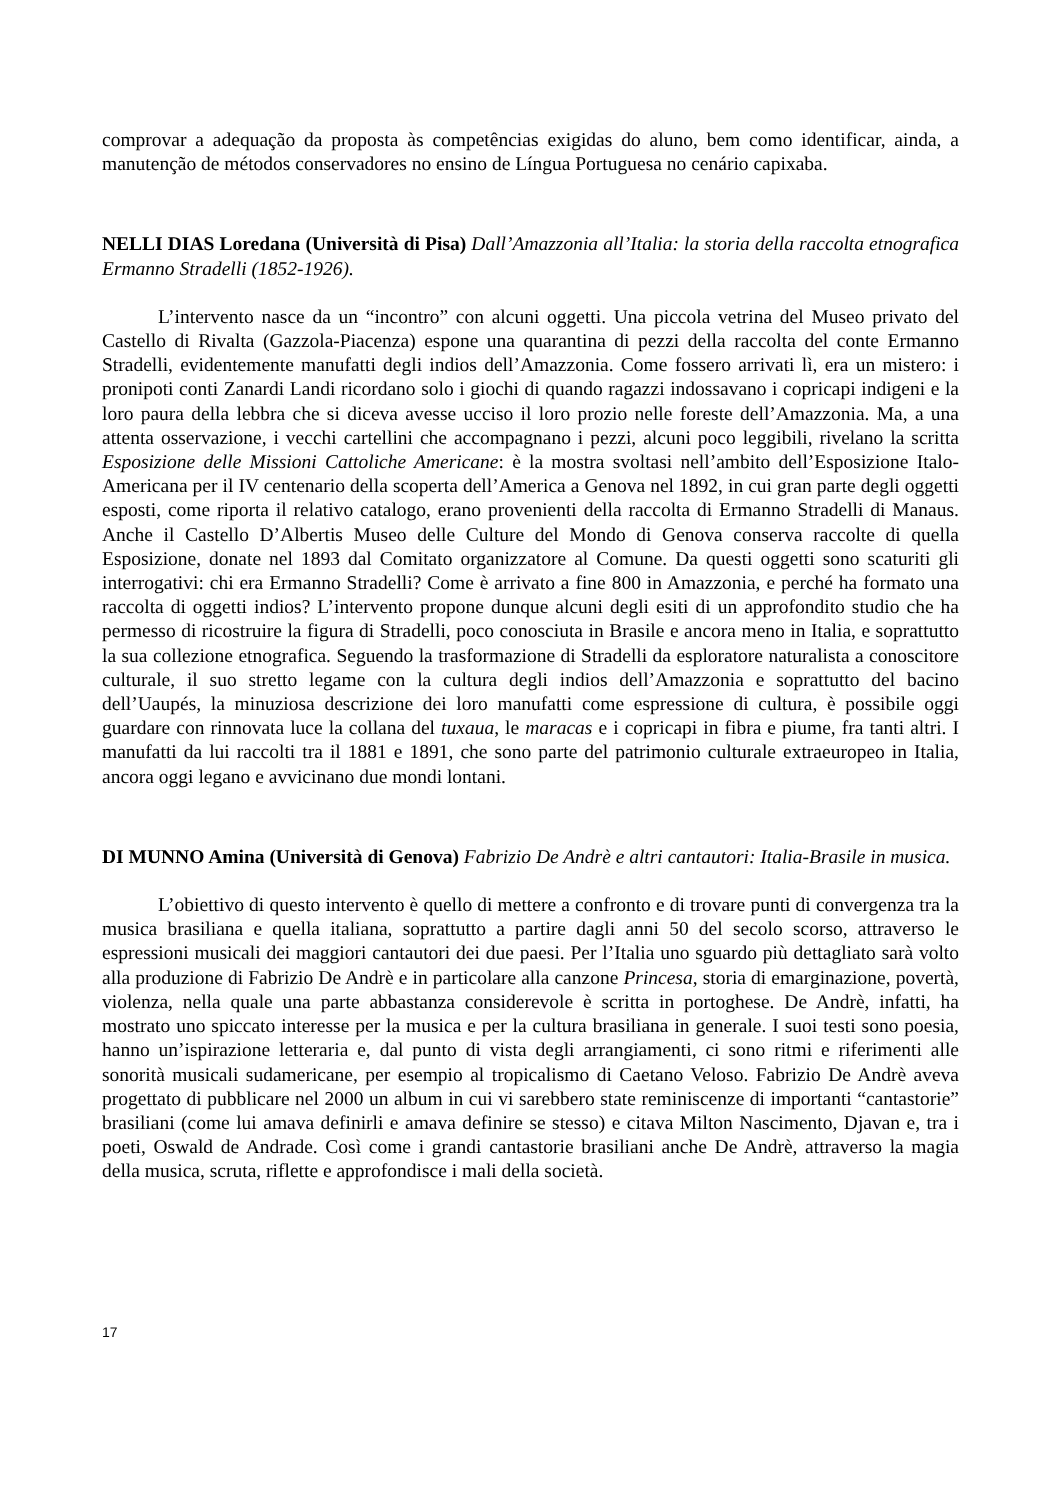comprovar a adequação da proposta às competências exigidas do aluno, bem como identificar, ainda, a manutenção de métodos conservadores no ensino de Língua Portuguesa no cenário capixaba.
NELLI DIAS Loredana (Università di Pisa) Dall’Amazzonia all’Italia: la storia della raccolta etnografica Ermanno Stradelli (1852-1926).
L’intervento nasce da un “incontro” con alcuni oggetti. Una piccola vetrina del Museo privato del Castello di Rivalta (Gazzola-Piacenza) espone una quarantina di pezzi della raccolta del conte Ermanno Stradelli, evidentemente manufatti degli indios dell’Amazzonia. Come fossero arrivati lì, era un mistero: i pronipoti conti Zanardi Landi ricordano solo i giochi di quando ragazzi indossavano i copricapi indigeni e la loro paura della lebbra che si diceva avesse ucciso il loro prozio nelle foreste dell’Amazzonia. Ma, a una attenta osservazione, i vecchi cartellini che accompagnano i pezzi, alcuni poco leggibili, rivelano la scritta Esposizione delle Missioni Cattoliche Americane: è la mostra svoltasi nell’ambito dell’Esposizione Italo-Americana per il IV centenario della scoperta dell’America a Genova nel 1892, in cui gran parte degli oggetti esposti, come riporta il relativo catalogo, erano provenienti della raccolta di Ermanno Stradelli di Manaus. Anche il Castello D’Albertis Museo delle Culture del Mondo di Genova conserva raccolte di quella Esposizione, donate nel 1893 dal Comitato organizzatore al Comune. Da questi oggetti sono scaturiti gli interrogativi: chi era Ermanno Stradelli? Come è arrivato a fine 800 in Amazzonia, e perché ha formato una raccolta di oggetti indios? L’intervento propone dunque alcuni degli esiti di un approfondito studio che ha permesso di ricostruire la figura di Stradelli, poco conosciuta in Brasile e ancora meno in Italia, e soprattutto la sua collezione etnografica. Seguendo la trasformazione di Stradelli da esploratore naturalista a conoscitore culturale, il suo stretto legame con la cultura degli indios dell’Amazzonia e soprattutto del bacino dell’Uaupés, la minuziosa descrizione dei loro manufatti come espressione di cultura, è possibile oggi guardare con rinnovata luce la collana del tuxaua, le maracas e i copricapi in fibra e piume, fra tanti altri. I manufatti da lui raccolti tra il 1881 e 1891, che sono parte del patrimonio culturale extraeuropeo in Italia, ancora oggi legano e avvicinano due mondi lontani.
DI MUNNO Amina (Università di Genova) Fabrizio De Andrè e altri cantautori: Italia-Brasile in musica.
L’obiettivo di questo intervento è quello di mettere a confronto e di trovare punti di convergenza tra la musica brasiliana e quella italiana, soprattutto a partire dagli anni 50 del secolo scorso, attraverso le espressioni musicali dei maggiori cantautori dei due paesi. Per l’Italia uno sguardo più dettagliato sarà volto alla produzione di Fabrizio De Andrè e in particolare alla canzone Princesa, storia di emarginazione, povertà, violenza, nella quale una parte abbastanza considerevole è scritta in portoghese. De Andrè, infatti, ha mostrato uno spiccato interesse per la musica e per la cultura brasiliana in generale. I suoi testi sono poesia, hanno un’ispirazione letteraria e, dal punto di vista degli arrangiamenti, ci sono ritmi e riferimenti alle sonorità musicali sudamericane, per esempio al tropicalismo di Caetano Veloso. Fabrizio De Andrè aveva progettato di pubblicare nel 2000 un album in cui vi sarebbero state reminiscenze di importanti “cantastorie” brasiliani (come lui amava definirli e amava definire se stesso) e citava Milton Nascimento, Djavan e, tra i poeti, Oswald de Andrade. Così come i grandi cantastorie brasiliani anche De Andrè, attraverso la magia della musica, scruta, riflette e approfondisce i mali della società.
17